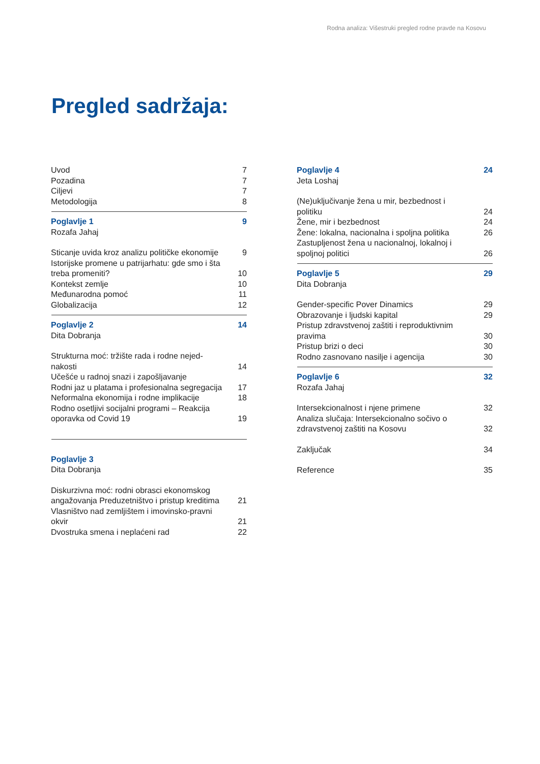Rodna analiza: Višestruki pregled rodne pravde na Kosovu
Pregled sadržaja:
Uvod 7
Pozadina 7
Ciljevi 7
Metodologija 8
Poglavlje 1 9
Rozafa Jahaj
Sticanje uvida kroz analizu političke ekonomije 9
Istorijske promene u patrijarhatu: gde smo i šta treba promeniti? 10
Kontekst zemlje 10
Međunarodna pomoć 11
Globalizacija 12
Poglavlje 2 14
Dita Dobranja
Strukturna moć: tržište rada i rodne nejed-nakosti 14
Učešće u radnoj snazi i zapošljavanje
Rodni jaz u platama i profesionalna segregacija 17
Neformalna ekonomija i rodne implikacije 18
Rodno osetljivi socijalni programi – Reakcija oporavka od Covid 19 19
Poglavlje 3
Dita Dobranja
Diskurzivna moć: rodni obrasci ekonomskog angažovanja Preduzetništvo i pristup kreditima 21
Vlasništvo nad zemljištem i imovinsko-pravni okvir 21
Dvostruka smena i neplaćeni rad 22
Poglavlje 4 24
Jeta Loshaj
(Ne)uključivanje žena u mir, bezbednost i politiku 24
Žene, mir i bezbednost 24
Žene: lokalna, nacionalna i spoljna politika 26
Zastupljenost žena u nacionalnoj, lokalnoj i spoljnoj politici 26
Poglavlje 5 29
Dita Dobranja
Gender-specific Pover Dinamics 29
Obrazovanje i ljudski kapital 29
Pristup zdravstvenoj zaštiti i reproduktivnim pravima 30
Pristup brizi o deci 30
Rodno zasnovano nasilje i agencija 30
Poglavlje 6 32
Rozafa Jahaj
Intersekcionalnost i njene primene 32
Analiza slučaja: Intersekcionalno sočivo o zdravstvenoj zaštiti na Kosovu 32
Zaključak 34
Reference 35